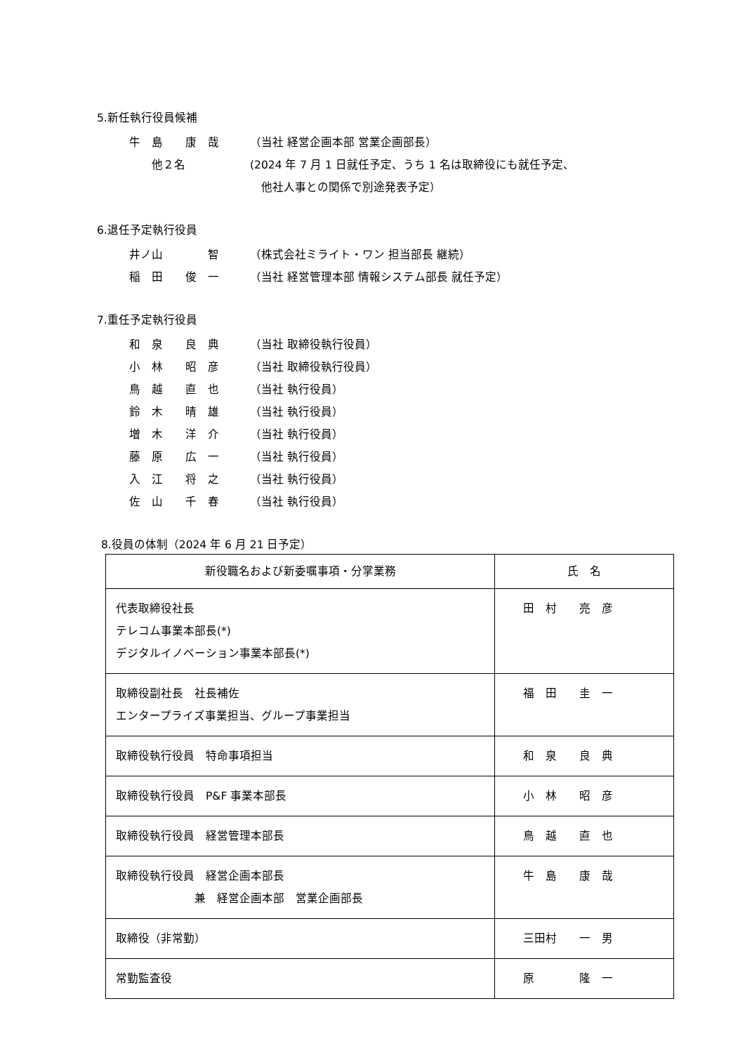5.新任執行役員候補
牛　島　　康　哉 （当社 経営企画本部 営業企画部長）
　　他２名 (2024 年 7 月 1 日就任予定、うち 1 名は取締役にも就任予定、
　他社人事との関係で別途発表予定）
6.退任予定執行役員
井ノ山　　　　智 （株式会社ミライト・ワン 担当部長 継続）
稲　田　　俊　一 （当社 経営管理本部 情報システム部長 就任予定）
7.重任予定執行役員
和　泉　　良　典 （当社 取締役執行役員）
小　林　　昭　彦 （当社 取締役執行役員）
鳥　越　　直　也 （当社 執行役員）
鈴　木　　晴　雄 （当社 執行役員）
増　木　　洋　介 （当社 執行役員）
藤　原　　広　一 （当社 執行役員）
入　江　　将　之 （当社 執行役員）
佐　山　　千　春 （当社 執行役員）
8.役員の体制（2024 年 6 月 21 日予定）
| 新役職名および新委嘱事項・分掌業務 | 氏 名 |
| --- | --- |
| 代表取締役社長 テレコム事業本部長(*) デジタルイノベーション事業本部長(*) | 田 村 亮 彦 |
| 取締役副社長 社長補佐 エンタープライズ事業担当、グループ事業担当 | 福 田 圭 一 |
| 取締役執行役員 特命事項担当 | 和 泉 良 典 |
| 取締役執行役員 P&F 事業本部長 | 小 林 昭 彦 |
| 取締役執行役員 経営管理本部長 | 鳥 越 直 也 |
| 取締役執行役員 経営企画本部長 兼 経営企画本部 営業企画部長 | 牛 島 康 哉 |
| 取締役（非常勤） | 三田村 一 男 |
| 常勤監査役 | 原 隆 一 |